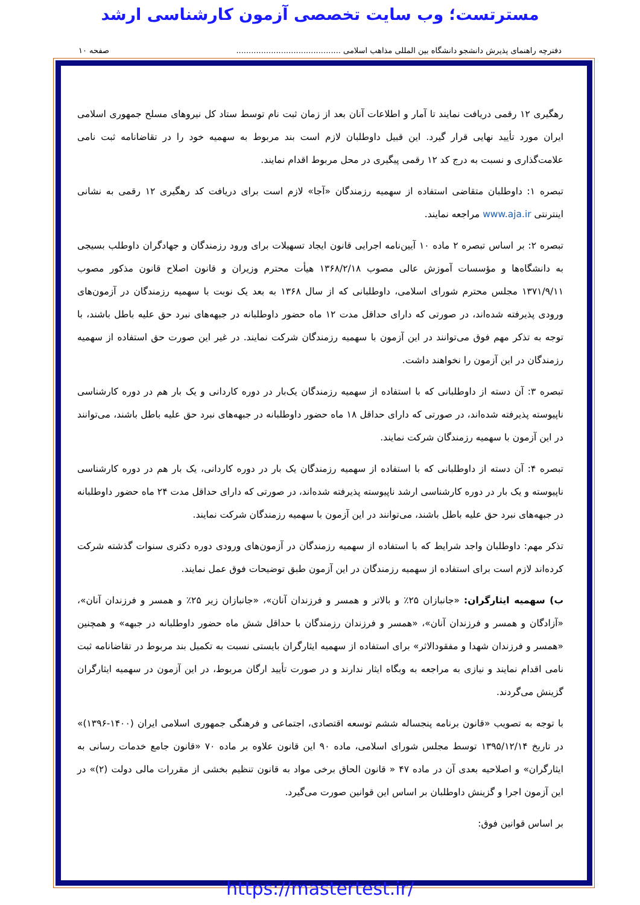مسترتست؛ وب سایت تخصصی آزمون کارشناسی ارشد
دفترچه راهنمای پذیرش دانشجو دانشگاه بین المللی مذاهب اسلامی .......................................... صفحه ۱۰
رهگیری ۱۲ رقمی دریافت نمایند تا آمار و اطلاعات آنان بعد از زمان ثبت نام توسط ستاد کل نیروهای مسلح جمهوری اسلامی ایران مورد تأیید نهایی قرار گیرد. این قبیل داوطلبان لازم است بند مربوط به سهمیه خود را در تقاضانامه ثبت نامی علامت‌گذاری و نسبت به درج کد ۱۲ رقمی پیگیری در محل مربوط اقدام نمایند.
تبصره ۱: داوطلبان متقاضی استفاده از سهمیه رزمندگان «آجا» لازم است برای دریافت کد رهگیری ۱۲ رقمی به نشانی اینترنتی www.aja.ir مراجعه نمایند.
تبصره ۲: بر اساس تبصره ۲ ماده ۱۰ آیین‌نامه اجرایی قانون ایجاد تسهیلات برای ورود رزمندگان و جهادگران داوطلب بسیجی به دانشگاه‌ها و مؤسسات آموزش عالی مصوب ۱۳۶۸/۲/۱۸ هیأت محترم وزیران و قانون اصلاح قانون مذکور مصوب ۱۳۷۱/۹/۱۱ مجلس محترم شورای اسلامی، داوطلبانی که از سال ۱۳۶۸ به بعد یک نوبت با سهمیه رزمندگان در آزمون‌های ورودی پذیرفته شده‌اند، در صورتی که دارای حداقل مدت ۱۲ ماه حضور داوطلبانه در جبهه‌های نبرد حق علیه باطل باشند، با توجه به تذکر مهم فوق می‌توانند در این آزمون با سهمیه رزمندگان شرکت نمایند. در غیر این صورت حق استفاده از سهمیه رزمندگان در این آزمون را نخواهند داشت.
تبصره ۳: آن دسته از داوطلبانی که با استفاده از سهمیه رزمندگان یک‌بار در دوره کاردانی و یک بار هم در دوره کارشناسی ناپیوسته پذیرفته شده‌اند، در صورتی که دارای حداقل ۱۸ ماه حضور داوطلبانه در جبهه‌های نبرد حق علیه باطل باشند، می‌توانند در این آزمون با سهمیه رزمندگان شرکت نمایند.
تبصره ۴: آن دسته از داوطلبانی که با استفاده از سهمیه رزمندگان یک بار در دوره کاردانی، یک بار هم در دوره کارشناسی ناپیوسته و یک بار در دوره کارشناسی ارشد ناپیوسته پذیرفته شده‌اند، در صورتی که دارای حداقل مدت ۲۴ ماه حضور داوطلبانه در جبهه‌های نبرد حق علیه باطل باشند، می‌توانند در این آزمون با سهمیه رزمندگان شرکت نمایند.
تذکر مهم: داوطلبان واجد شرایط که با استفاده از سهمیه رزمندگان در آزمون‌های ورودی دوره دکتری سنوات گذشته شرکت کرده‌اند لازم است برای استفاده از سهمیه رزمندگان در این آزمون طبق توضیحات فوق عمل نمایند.
ب) سهمیه ایثارگران: «جانبازان ۲۵٪ و بالاتر و همسر و فرزندان آنان»، «جانبازان زیر ۲۵٪ و همسر و فرزندان آنان»، «آزادگان و همسر و فرزندان آنان»، «همسر و فرزندان رزمندگان با حداقل شش ماه حضور داوطلبانه در جبهه» و همچنین «همسر و فرزندان شهدا و مفقودالاثر» برای استفاده از سهمیه ایثارگران بایستی نسبت به تکمیل بند مربوط در تقاضانامه ثبت نامی اقدام نمایند و نیازی به مراجعه به وبگاه ایثار ندارند و در صورت تأیید ارگان مربوط، در این آزمون در سهمیه ایثارگران گزینش می‌گردند.
با توجه به تصویب «قانون برنامه پنجساله ششم توسعه اقتصادی، اجتماعی و فرهنگی جمهوری اسلامی ایران (۱۴۰۰-۱۳۹۶)» در تاریخ ۱۳۹۵/۱۲/۱۴ توسط مجلس شورای اسلامی، ماده ۹۰ این قانون علاوه بر ماده ۷۰ «قانون جامع خدمات رسانی به ایثارگران» و اصلاحیه بعدی آن در ماده ۴۷ « قانون الحاق برخی مواد به قانون تنظیم بخشی از مقررات مالی دولت (۲)» در این آزمون اجرا و گزینش داوطلبان بر اساس این قوانین صورت می‌گیرد.
بر اساس قوانین فوق:
https://mastertest.ir/